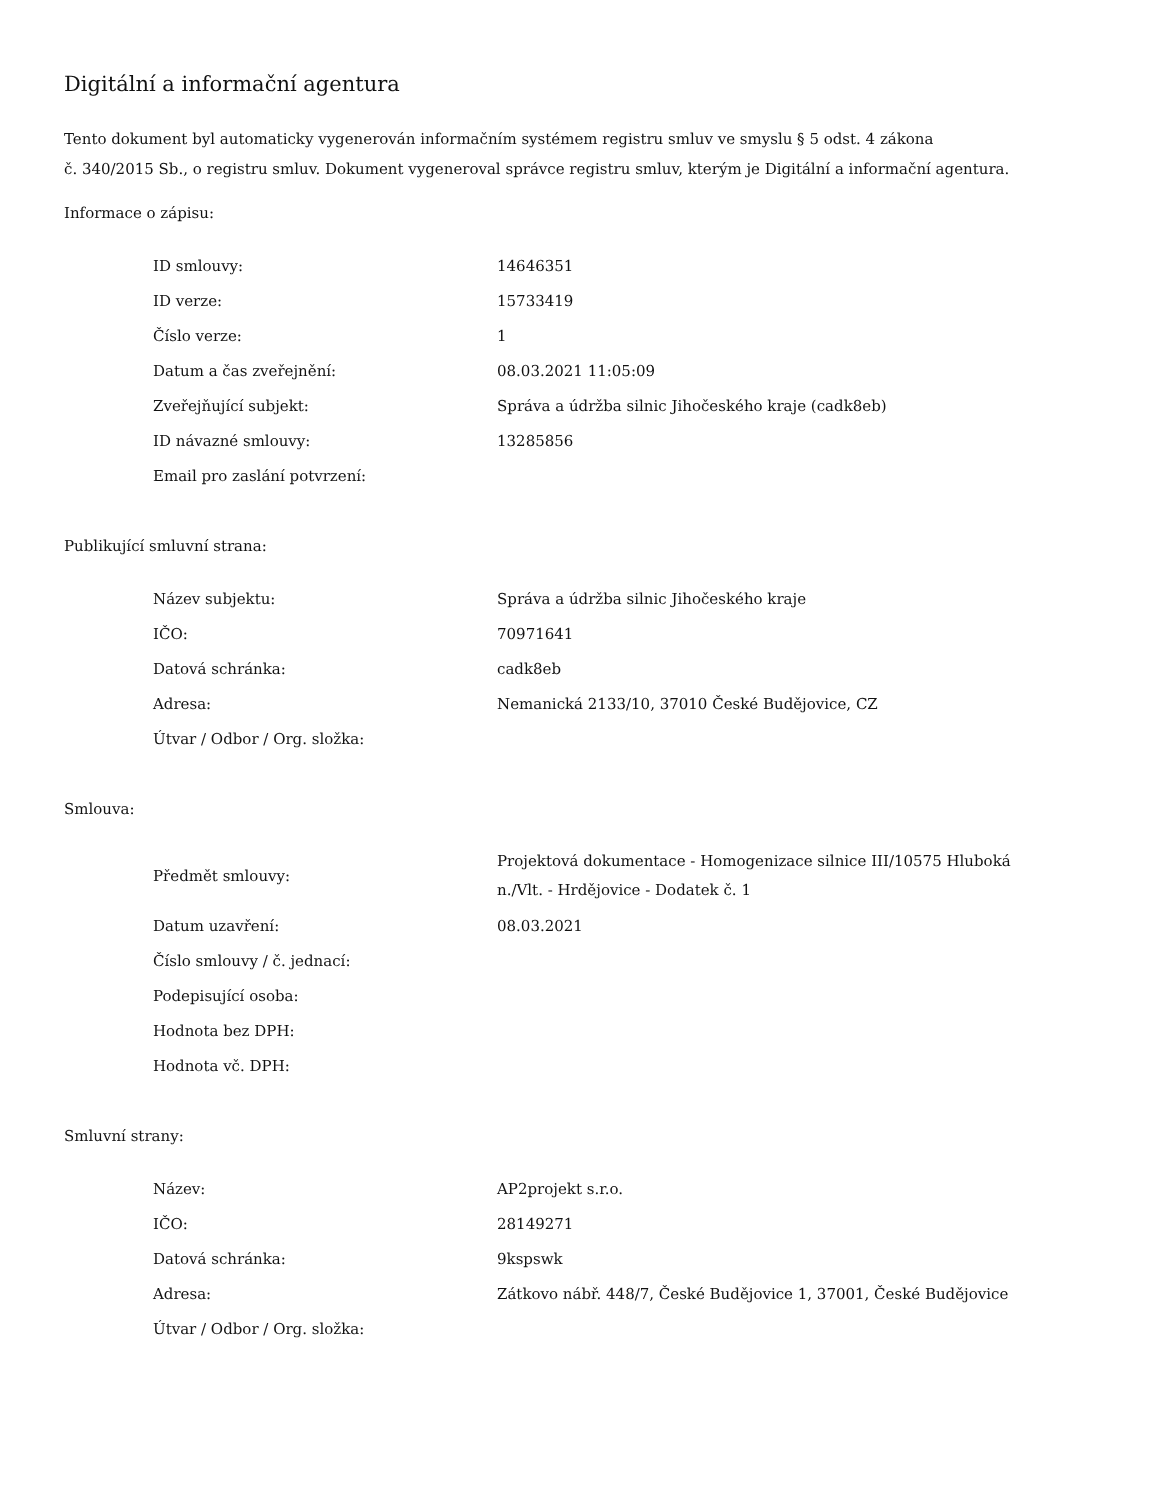Digitální a informační agentura
Tento dokument byl automaticky vygenerován informačním systémem registru smluv ve smyslu § 5 odst. 4 zákona
č. 340/2015 Sb., o registru smluv. Dokument vygeneroval správce registru smluv, kterým je Digitální a informační agentura.
Informace o zápisu:
| ID smlouvy: | 14646351 |
| ID verze: | 15733419 |
| Číslo verze: | 1 |
| Datum a čas zveřejnění: | 08.03.2021 11:05:09 |
| Zveřejňující subjekt: | Správa a údržba silnic Jihočeského kraje (cadk8eb) |
| ID návazné smlouvy: | 13285856 |
| Email pro zaslání potvrzení: | |
Publikující smluvní strana:
| Název subjektu: | Správa a údržba silnic Jihočeského kraje |
| IČO: | 70971641 |
| Datová schránka: | cadk8eb |
| Adresa: | Nemanická 2133/10, 37010 České Budějovice, CZ |
| Útvar / Odbor / Org. složka: | |
Smlouva:
| Předmět smlouvy: | Projektová dokumentace - Homogenizace silnice III/10575 Hluboká n./Vlt. - Hrdějovice - Dodatek č. 1 |
| Datum uzavření: | 08.03.2021 |
| Číslo smlouvy / č. jednací: | |
| Podepisující osoba: | |
| Hodnota bez DPH: | |
| Hodnota vč. DPH: | |
Smluvní strany:
| Název: | AP2projekt s.r.o. |
| IČO: | 28149271 |
| Datová schránka: | 9kspswk |
| Adresa: | Zátkovo nábř. 448/7, České Budějovice 1, 37001, České Budějovice |
| Útvar / Odbor / Org. složka: | |